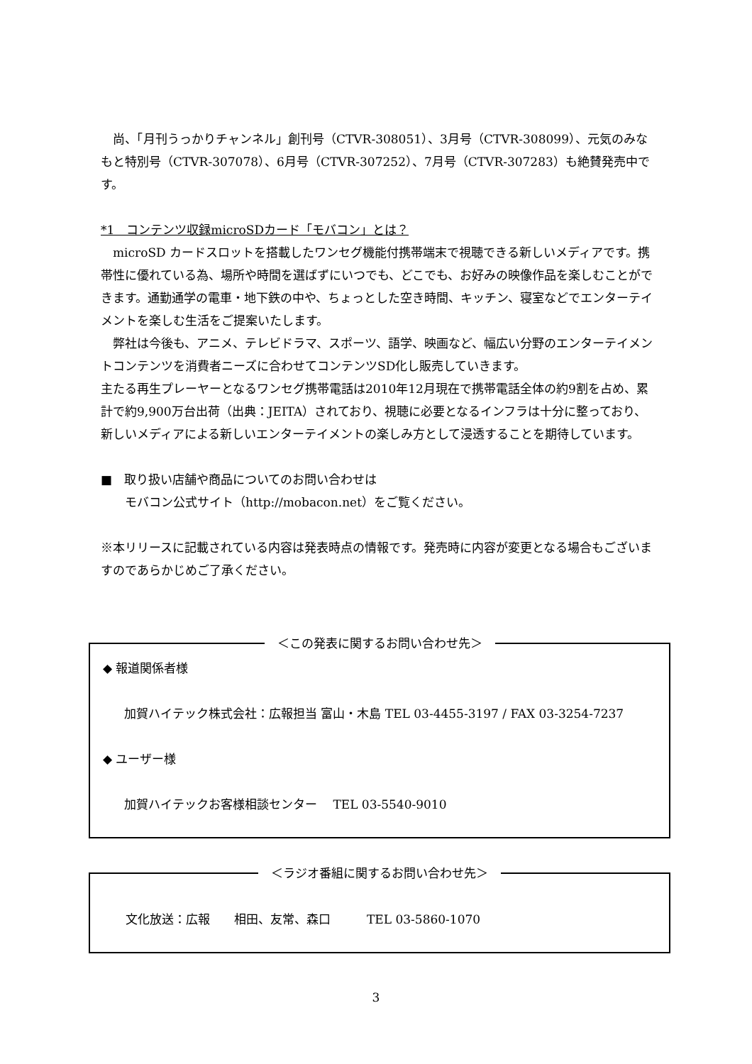尚、「月刊うっかりチャンネル」創刊号（CTVR-308051）、3月号（CTVR-308099）、元気のみなもと特別号（CTVR-307078）、6月号（CTVR-307252）、7月号（CTVR-307283）も絶賛発売中です。
*1　コンテンツ収録microSDカード「モバコン」とは？
　microSD カードスロットを搭載したワンセグ機能付携帯端末で視聴できる新しいメディアです。携帯性に優れている為、場所や時間を選ばずにいつでも、どこでも、お好みの映像作品を楽しむことができます。通勤通学の電車・地下鉄の中や、ちょっとした空き時間、キッチン、寝室などでエンターテイメントを楽しむ生活をご提案いたします。
　弊社は今後も、アニメ、テレビドラマ、スポーツ、語学、映画など、幅広い分野のエンターテイメントコンテンツを消費者ニーズに合わせてコンテンツSD化し販売していきます。
主たる再生プレーヤーとなるワンセグ携帯電話は2010年12月現在で携帯電話全体の約9割を占め、累計で約9,900万台出荷（出典：JEITA）されており、視聴に必要となるインフラは十分に整っており、新しいメディアによる新しいエンターテイメントの楽しみ方として浸透することを期待しています。
■　取り扱い店舗や商品についてのお問い合わせは
　　モバコン公式サイト（http://mobacon.net）をご覧ください。
※本リリースに記載されている内容は発表時点の情報です。発売時に内容が変更となる場合もございますのであらかじめご了承ください。
＜この発表に関するお問い合わせ先＞
◆ 報道関係者様
加賀ハイテック株式会社：広報担当 富山・木島 TEL 03-4455-3197 / FAX 03-3254-7237
◆ ユーザー様
加賀ハイテックお客様相談センター　 TEL 03-5540-9010
＜ラジオ番組に関するお問い合わせ先＞
文化放送：広報　　相田、友常、森口　　　TEL 03-5860-1070
3